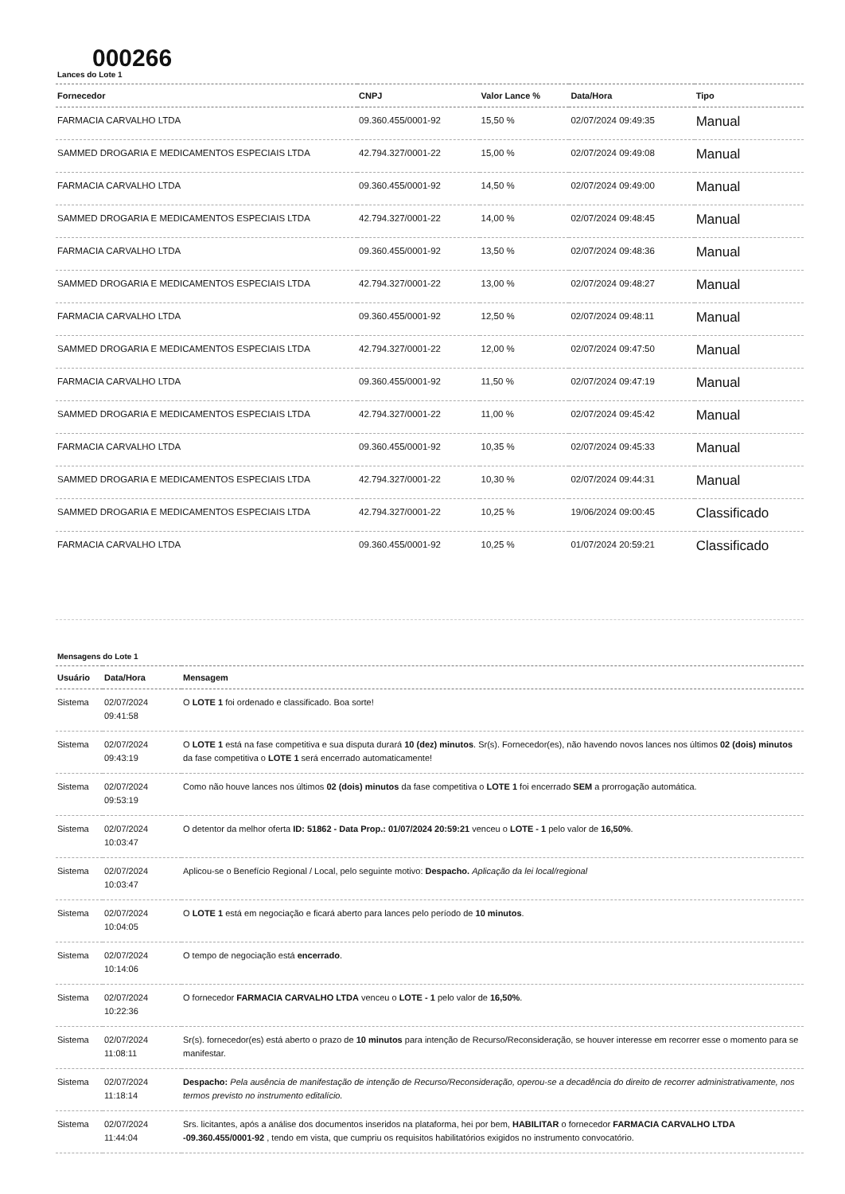000266
Lances do Lote 1
| Fornecedor | CNPJ | Valor Lance % | Data/Hora | Tipo |
| --- | --- | --- | --- | --- |
| FARMACIA CARVALHO LTDA | 09.360.455/0001-92 | 15,50 % | 02/07/2024 09:49:35 | Manual |
| SAMMED DROGARIA E MEDICAMENTOS ESPECIAIS LTDA | 42.794.327/0001-22 | 15,00 % | 02/07/2024 09:49:08 | Manual |
| FARMACIA CARVALHO LTDA | 09.360.455/0001-92 | 14,50 % | 02/07/2024 09:49:00 | Manual |
| SAMMED DROGARIA E MEDICAMENTOS ESPECIAIS LTDA | 42.794.327/0001-22 | 14,00 % | 02/07/2024 09:48:45 | Manual |
| FARMACIA CARVALHO LTDA | 09.360.455/0001-92 | 13,50 % | 02/07/2024 09:48:36 | Manual |
| SAMMED DROGARIA E MEDICAMENTOS ESPECIAIS LTDA | 42.794.327/0001-22 | 13,00 % | 02/07/2024 09:48:27 | Manual |
| FARMACIA CARVALHO LTDA | 09.360.455/0001-92 | 12,50 % | 02/07/2024 09:48:11 | Manual |
| SAMMED DROGARIA E MEDICAMENTOS ESPECIAIS LTDA | 42.794.327/0001-22 | 12,00 % | 02/07/2024 09:47:50 | Manual |
| FARMACIA CARVALHO LTDA | 09.360.455/0001-92 | 11,50 % | 02/07/2024 09:47:19 | Manual |
| SAMMED DROGARIA E MEDICAMENTOS ESPECIAIS LTDA | 42.794.327/0001-22 | 11,00 % | 02/07/2024 09:45:42 | Manual |
| FARMACIA CARVALHO LTDA | 09.360.455/0001-92 | 10,35 % | 02/07/2024 09:45:33 | Manual |
| SAMMED DROGARIA E MEDICAMENTOS ESPECIAIS LTDA | 42.794.327/0001-22 | 10,30 % | 02/07/2024 09:44:31 | Manual |
| SAMMED DROGARIA E MEDICAMENTOS ESPECIAIS LTDA | 42.794.327/0001-22 | 10,25 % | 19/06/2024 09:00:45 | Classificado |
| FARMACIA CARVALHO LTDA | 09.360.455/0001-92 | 10,25 % | 01/07/2024 20:59:21 | Classificado |
Mensagens do Lote 1
| Usuário | Data/Hora | Mensagem |
| --- | --- | --- |
| Sistema | 02/07/2024 09:41:58 | O LOTE 1 foi ordenado e classificado. Boa sorte! |
| Sistema | 02/07/2024 09:43:19 | O LOTE 1 está na fase competitiva e sua disputa durará 10 (dez) minutos . Sr(s). Fornecedor(es), não havendo novos lances nos últimos 02 (dois) minutos da fase competitiva o LOTE 1 será encerrado automaticamente! |
| Sistema | 02/07/2024 09:53:19 | Como não houve lances nos últimos 02 (dois) minutos da fase competitiva o LOTE 1 foi encerrado SEM a prorrogação automática. |
| Sistema | 02/07/2024 10:03:47 | O detentor da melhor oferta ID: 51862 - Data Prop.: 01/07/2024 20:59:21 venceu o LOTE - 1 pelo valor de 16,50% . |
| Sistema | 02/07/2024 10:03:47 | Aplicou-se o Benefício Regional / Local, pelo seguinte motivo: Despacho. Aplicação da lei local/regional |
| Sistema | 02/07/2024 10:04:05 | O LOTE 1 está em negociação e ficará aberto para lances pelo período de 10 minutos . |
| Sistema | 02/07/2024 10:14:06 | O tempo de negociação está encerrado . |
| Sistema | 02/07/2024 10:22:36 | O fornecedor FARMACIA CARVALHO LTDA venceu o LOTE - 1 pelo valor de 16,50% . |
| Sistema | 02/07/2024 11:08:11 | Sr(s). fornecedor(es) está aberto o prazo de 10 minutos para intenção de Recurso/Reconsideração, se houver interesse em recorrer esse o momento para se manifestar. |
| Sistema | 02/07/2024 11:18:14 | Despacho: Pela ausência de manifestação de intenção de Recurso/Reconsideração, operou-se a decadência do direito de recorrer administrativamente, nos termos previsto no instrumento editalício. |
| Sistema | 02/07/2024 11:44:04 | Srs. licitantes, após a análise dos documentos inseridos na plataforma, hei por bem, HABILITAR o fornecedor FARMACIA CARVALHO LTDA -09.360.455/0001-92 , tendo em vista, que cumpriu os requisitos habilitatórios exigidos no instrumento convocatório. |